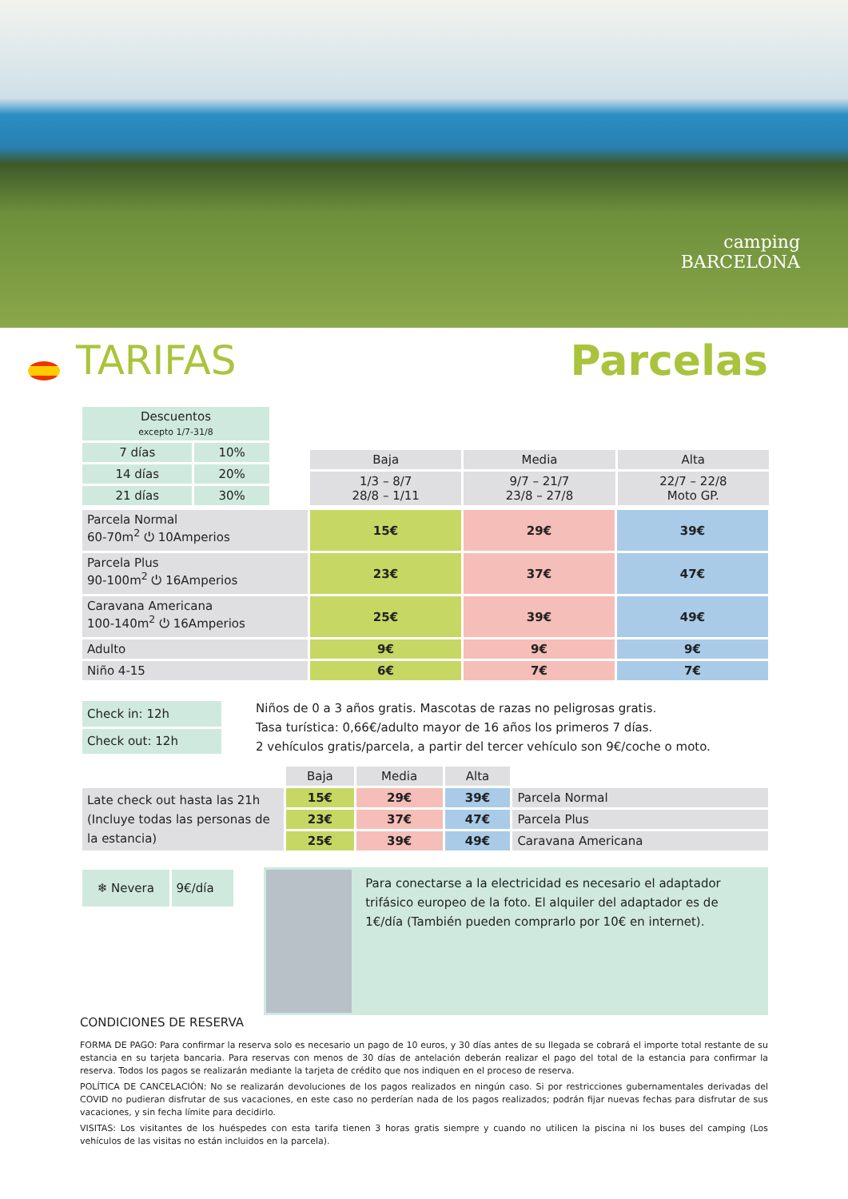camping
BARCELONA
TARIFAS Parcelas
| Descuentos excepto 1/7-31/8 | |
| 7 días | 10% |
| 14 días | 20% |
| 21 días | 30% |
| Baja | Media | Alta |
| --- | --- | --- |
| 1/3 – 8/7 28/8 – 1/11 | 9/7 – 21/7 23/8 – 27/8 | 22/7 – 22/8 Moto GP. |
| Parcela Normal 60-70m<sup>2</sup> ⏻ 10Amperios | 15€ | 29€ | 39€ |
| Parcela Plus 90-100m<sup>2</sup> ⏻ 16Amperios | 23€ | 37€ | 47€ |
| Caravana Americana 100-140m<sup>2</sup> ⏻ 16Amperios | 25€ | 39€ | 49€ |
| Adulto | 9€ | 9€ | 9€ |
| Niño 4-15 | 6€ | 7€ | 7€ |
| Check in: 12h |
| Check out: 12h |
Niños de 0 a 3 años gratis. Mascotas de razas no peligrosas gratis.
Tasa turística: 0,66€/adulto mayor de 16 años los primeros 7 días.
2 vehículos gratis/parcela, a partir del tercer vehículo son 9€/coche o moto.
| | Baja | Media | Alta | |
| Late check out hasta las 21h (Incluye todas las personas de la estancia) | 15€ | 29€ | 39€ | Parcela Normal |
| | 23€ | 37€ | 47€ | Parcela Plus |
| | 25€ | 39€ | 49€ | Caravana Americana |
| ❄ Nevera | 9€/día |
Para conectarse a la electricidad es necesario el adaptador trifásico europeo de la foto. El alquiler del adaptador es de 1€/día (También pueden comprarlo por 10€ en internet).
CONDICIONES DE RESERVA
FORMA DE PAGO: Para confirmar la reserva solo es necesario un pago de 10 euros, y 30 días antes de su llegada se cobrará el importe total restante de su estancia en su tarjeta bancaria. Para reservas con menos de 30 días de antelación deberán realizar el pago del total de la estancia para confirmar la reserva. Todos los pagos se realizarán mediante la tarjeta de crédito que nos indiquen en el proceso de reserva.
POLÍTICA DE CANCELACIÓN: No se realizarán devoluciones de los pagos realizados en ningún caso. Si por restricciones gubernamentales derivadas del COVID no pudieran disfrutar de sus vacaciones, en este caso no perderían nada de los pagos realizados; podrán fijar nuevas fechas para disfrutar de sus vacaciones, y sin fecha límite para decidirlo.
VISITAS: Los visitantes de los huéspedes con esta tarifa tienen 3 horas gratis siempre y cuando no utilicen la piscina ni los buses del camping (Los vehículos de las visitas no están incluidos en la parcela).